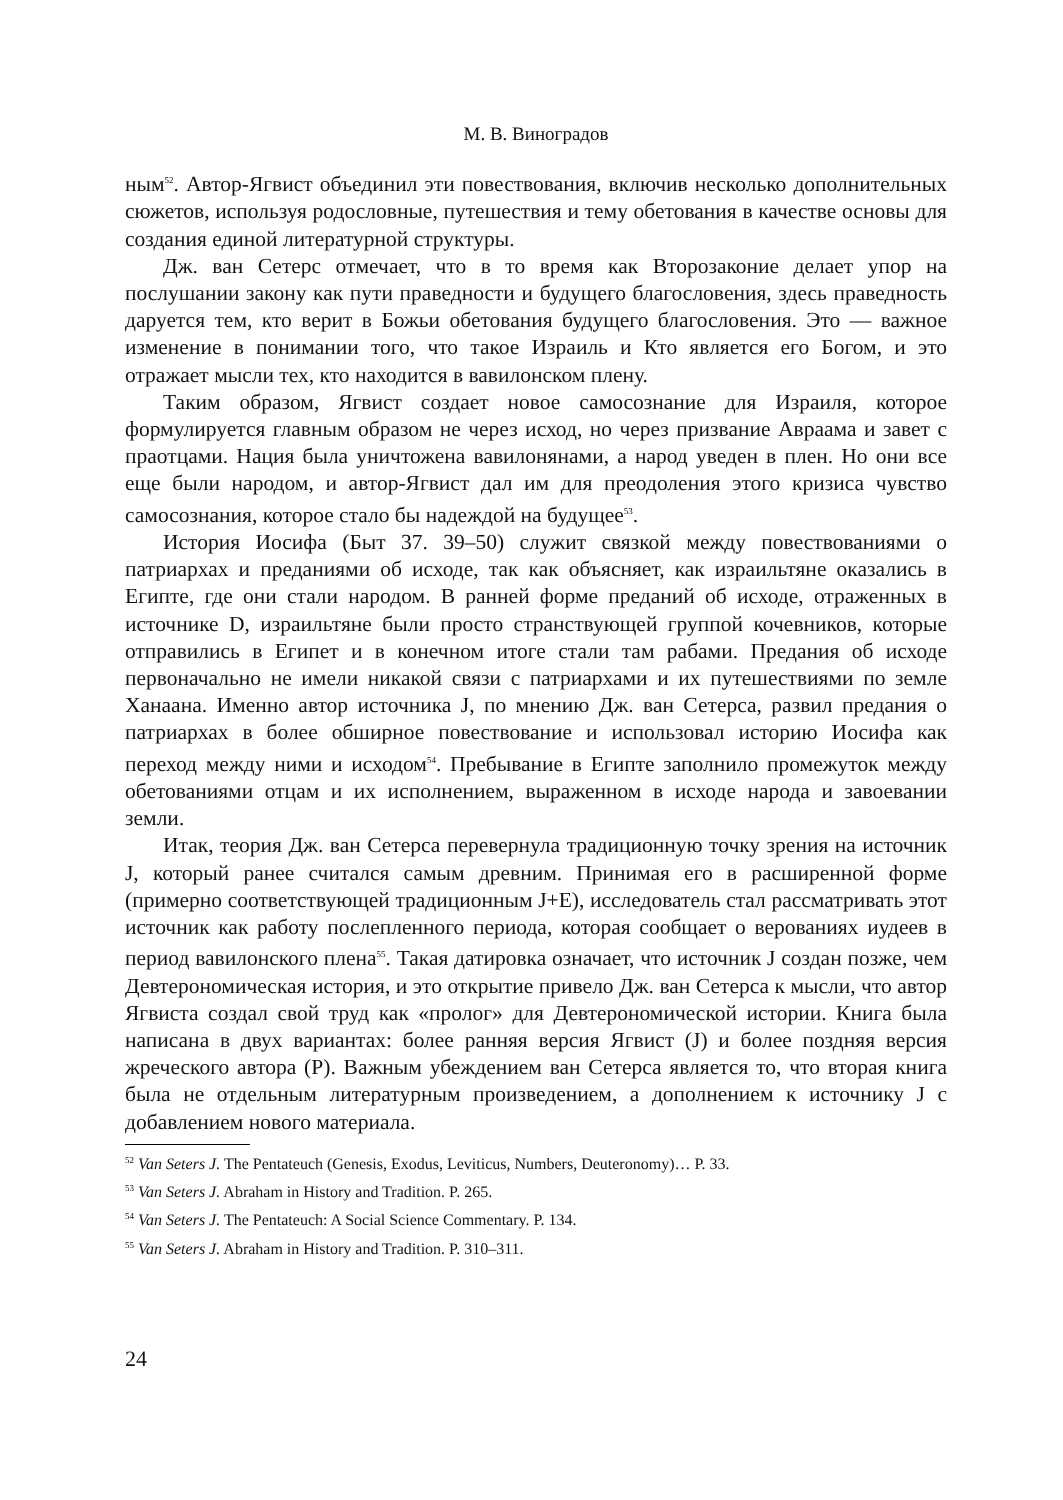М. В. Виноградов
ным<sup>52</sup>. Автор-Ягвист объединил эти повествования, включив несколько дополнительных сюжетов, используя родословные, путешествия и тему обетования в качестве основы для создания единой литературной структуры.
Дж. ван Сетерс отмечает, что в то время как Второзаконие делает упор на послушании закону как пути праведности и будущего благословения, здесь праведность даруется тем, кто верит в Божьи обетования будущего благословения. Это — важное изменение в понимании того, что такое Израиль и Кто является его Богом, и это отражает мысли тех, кто находится в вавилонском плену.
Таким образом, Ягвист создает новое самосознание для Израиля, которое формулируется главным образом не через исход, но через призвание Авраама и завет с праотцами. Нация была уничтожена вавилонянами, а народ уведен в плен. Но они все еще были народом, и автор-Ягвист дал им для преодоления этого кризиса чувство самосознания, которое стало бы надеждой на будущее<sup>53</sup>.
История Иосифа (Быт 37. 39–50) служит связкой между повествованиями о патриархах и преданиями об исходе, так как объясняет, как израильтяне оказались в Египте, где они стали народом. В ранней форме преданий об исходе, отраженных в источнике D, израильтяне были просто странствующей группой кочевников, которые отправились в Египет и в конечном итоге стали там рабами. Предания об исходе первоначально не имели никакой связи с патриархами и их путешествиями по земле Ханаана. Именно автор источника J, по мнению Дж. ван Сетерса, развил предания о патриархах в более обширное повествование и использовал историю Иосифа как переход между ними и исходом<sup>54</sup>. Пребывание в Египте заполнило промежуток между обетованиями отцам и их исполнением, выраженном в исходе народа и завоевании земли.
Итак, теория Дж. ван Сетерса перевернула традиционную точку зрения на источник J, который ранее считался самым древним. Принимая его в расширенной форме (примерно соответствующей традиционным J+E), исследователь стал рассматривать этот источник как работу послепленного периода, которая сообщает о верованиях иудеев в период вавилонского плена<sup>55</sup>. Такая датировка означает, что источник J создан позже, чем Девтерономическая история, и это открытие привело Дж. ван Сетерса к мысли, что автор Ягвиста создал свой труд как «пролог» для Девтерономической истории. Книга была написана в двух вариантах: более ранняя версия Ягвист (J) и более поздняя версия жреческого автора (P). Важным убеждением ван Сетерса является то, что вторая книга была не отдельным литературным произведением, а дополнением к источнику J с добавлением нового материала.
<sup>52</sup> Van Seters J. The Pentateuch (Genesis, Exodus, Leviticus, Numbers, Deuteronomy)… P. 33.
<sup>53</sup> Van Seters J. Abraham in History and Tradition. P. 265.
<sup>54</sup> Van Seters J. The Pentateuch: A Social Science Commentary. P. 134.
<sup>55</sup> Van Seters J. Abraham in History and Tradition. P. 310–311.
24